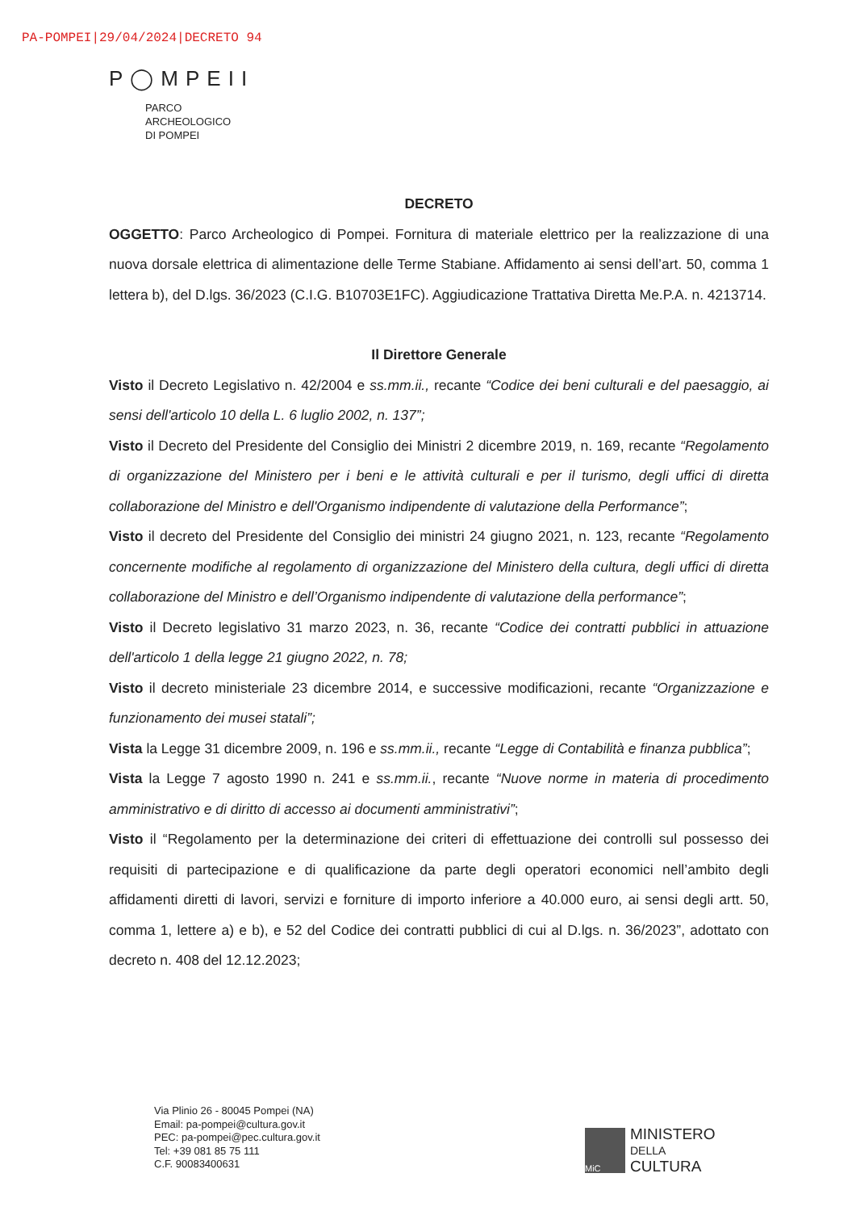PA-POMPEI|29/04/2024|DECRETO 94
P◯MPEII
PARCO
ARCHEOLOGICO
DI POMPEI
DECRETO
OGGETTO: Parco Archeologico di Pompei. Fornitura di materiale elettrico per la realizzazione di una nuova dorsale elettrica di alimentazione delle Terme Stabiane. Affidamento ai sensi dell’art. 50, comma 1 lettera b), del D.lgs. 36/2023 (C.I.G. B10703E1FC). Aggiudicazione Trattativa Diretta Me.P.A. n. 4213714.
Il Direttore Generale
Visto il Decreto Legislativo n. 42/2004 e ss.mm.ii., recante “Codice dei beni culturali e del paesaggio, ai sensi dell'articolo 10 della L. 6 luglio 2002, n. 137”;
Visto il Decreto del Presidente del Consiglio dei Ministri 2 dicembre 2019, n. 169, recante “Regolamento di organizzazione del Ministero per i beni e le attività culturali e per il turismo, degli uffici di diretta collaborazione del Ministro e dell'Organismo indipendente di valutazione della Performance”;
Visto il decreto del Presidente del Consiglio dei ministri 24 giugno 2021, n. 123, recante “Regolamento concernente modifiche al regolamento di organizzazione del Ministero della cultura, degli uffici di diretta collaborazione del Ministro e dell’Organismo indipendente di valutazione della performance”;
Visto il Decreto legislativo 31 marzo 2023, n. 36, recante “Codice dei contratti pubblici in attuazione dell'articolo 1 della legge 21 giugno 2022, n. 78;
Visto il decreto ministeriale 23 dicembre 2014, e successive modificazioni, recante “Organizzazione e funzionamento dei musei statali”;
Vista la Legge 31 dicembre 2009, n. 196 e ss.mm.ii., recante “Legge di Contabilità e finanza pubblica”;
Vista la Legge 7 agosto 1990 n. 241 e ss.mm.ii., recante “Nuove norme in materia di procedimento amministrativo e di diritto di accesso ai documenti amministrativi”;
Visto il “Regolamento per la determinazione dei criteri di effettuazione dei controlli sul possesso dei requisiti di partecipazione e di qualificazione da parte degli operatori economici nell’ambito degli affidamenti diretti di lavori, servizi e forniture di importo inferiore a 40.000 euro, ai sensi degli artt. 50, comma 1, lettere a) e b), e 52 del Codice dei contratti pubblici di cui al D.lgs. n. 36/2023”, adottato con decreto n. 408 del 12.12.2023;
Via Plinio 26 - 80045 Pompei (NA)
Email: pa-pompei@cultura.gov.it
PEC: pa-pompei@pec.cultura.gov.it
Tel: +39 081 85 75 111
C.F. 90083400631
MiC
MINISTERO
DELLA
CULTURA